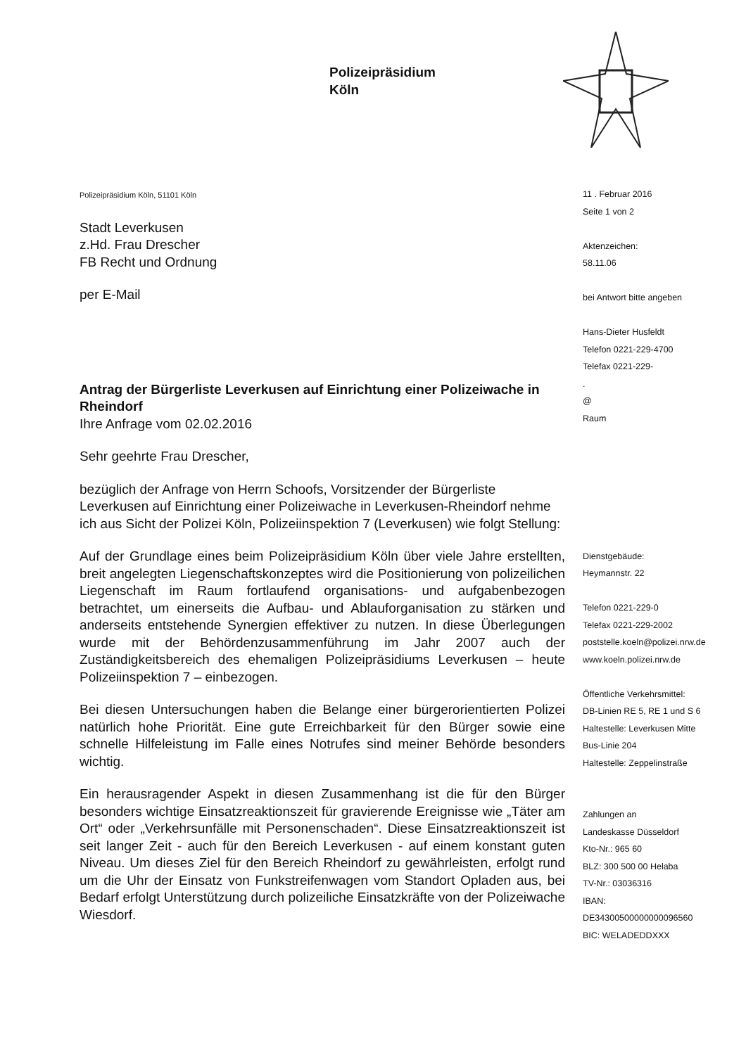Polizeipräsidium
Köln
Polizeipräsidium Köln, 51101 Köln
Stadt Leverkusen
z.Hd. Frau Drescher
FB Recht und Ordnung
per E-Mail
Antrag der Bürgerliste Leverkusen auf Einrichtung einer Polizeiwache in Rheindorf
Ihre Anfrage vom 02.02.2016
Sehr geehrte Frau Drescher,
bezüglich der Anfrage von Herrn Schoofs, Vorsitzender der Bürgerliste Leverkusen auf Einrichtung einer Polizeiwache in Leverkusen-Rheindorf nehme ich aus Sicht der Polizei Köln, Polizeiinspektion 7 (Leverkusen) wie folgt Stellung:
Auf der Grundlage eines beim Polizeipräsidium Köln über viele Jahre erstellten, breit angelegten Liegenschaftskonzeptes wird die Positionierung von polizeilichen Liegenschaft im Raum fortlaufend organisations- und aufgabenbezogen betrachtet, um einerseits die Aufbau- und Ablauforganisation zu stärken und anderseits entstehende Synergien effektiver zu nutzen. In diese Überlegungen wurde mit der Behördenzusammenführung im Jahr 2007 auch der Zuständigkeitsbereich des ehemaligen Polizeipräsidiums Leverkusen – heute Polizeiinspektion 7 – einbezogen.
Bei diesen Untersuchungen haben die Belange einer bürgerorientierten Polizei natürlich hohe Priorität. Eine gute Erreichbarkeit für den Bürger sowie eine schnelle Hilfeleistung im Falle eines Notrufes sind meiner Behörde besonders wichtig.
Ein herausragender Aspekt in diesen Zusammenhang ist die für den Bürger besonders wichtige Einsatzreaktionszeit für gravierende Ereignisse wie „Täter am Ort“ oder „Verkehrsunfälle mit Personenschaden“. Diese Einsatzreaktionszeit ist seit langer Zeit - auch für den Bereich Leverkusen - auf einem konstant guten Niveau. Um dieses Ziel für den Bereich Rheindorf zu gewährleisten, erfolgt rund um die Uhr der Einsatz von Funkstreifenwagen vom Standort Opladen aus, bei Bedarf erfolgt Unterstützung durch polizeiliche Einsatzkräfte von der Polizeiwache Wiesdorf.
11 . Februar 2016
Seite 1 von 2
Aktenzeichen:
58.11.06
bei Antwort bitte angeben
Hans-Dieter Husfeldt
Telefon 0221-229-4700
Telefax 0221-229-
.
@
Raum
Dienstgebäude:
Heymannstr. 22
Telefon 0221-229-0
Telefax 0221-229-2002
poststelle.koeln@polizei.nrw.de
www.koeln.polizei.nrw.de
Öffentliche Verkehrsmittel:
DB-Linien RE 5, RE 1 und S 6
Haltestelle: Leverkusen Mitte
Bus-Linie 204
Haltestelle: Zeppelinstraße
Zahlungen an
Landeskasse Düsseldorf
Kto-Nr.: 965 60
BLZ: 300 500 00 Helaba
TV-Nr.: 03036316
IBAN:
DE34300500000000096560
BIC: WELADEDDXXX